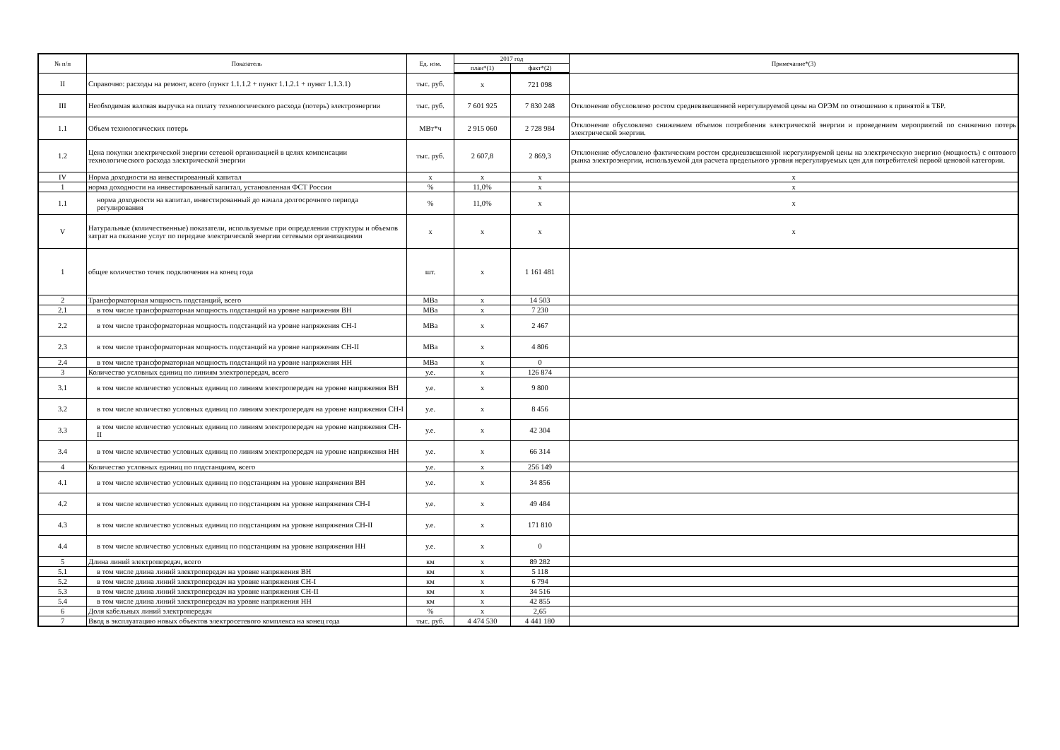| № п/п | Показатель | Ед. изм. | 2017 год | | Примечание*(3) |
| --- | --- | --- | --- | --- | --- |
| | | | план*(1) | факт*(2) | |
| II | Справочно: расходы на ремонт, всего (пункт 1.1.1.2 + пункт 1.1.2.1 + пункт 1.1.3.1) | тыс. руб. | x | 721 098 | |
| III | Необходимая валовая выручка на оплату технологического расхода (потерь) электроэнергии | тыс. руб. | 7 601 925 | 7 830 248 | Отклонение обусловлено ростом средневзвешенной нерегулируемой цены на ОРЭМ по отношению к принятой в ТБР. |
| 1.1 | Объем технологических потерь | МВт*ч | 2 915 060 | 2 728 984 | Отклонение обусловлено снижением объемов потребления электрической энергии и проведением мероприятий по снижению потерь электрической энергии. |
| 1.2 | Цена покупки электрической энергии сетевой организацией в целях компенсации технологического расхода электрической энергии | тыс. руб. | 2 607,8 | 2 869,3 | Отклонение обусловлено фактическим ростом средневзвешенной нерегулируемой цены на электрическую энергию (мощность) с оптового рынка электроэнергии, используемой для расчета предельного уровня нерегулируемых цен для потребителей первой ценовой категории. |
| IV | Норма доходности на инвестированный капитал | x | x | x | x |
| 1 | норма доходности на инвестированный капитал, установленная ФСТ России | % | 11,0% | x | x |
| 1.1 | норма доходности на капитал, инвестированный до начала долгосрочного периода регулирования | % | 11,0% | x | x |
| V | Натуральные (количественные) показатели, используемые при определении структуры и объемов затрат на оказание услуг по передаче электрической энергии сетевыми организациями | x | x | x | x |
| 1 | общее количество точек подключения на конец года | шт. | x | 1 161 481 | |
| 2 | Трансформаторная мощность подстанций, всего | МВа | x | 14 503 | |
| 2.1 | в том числе трансформаторная мощность подстанций на уровне напряжения ВН | МВа | x | 7 230 | |
| 2.2 | в том числе трансформаторная мощность подстанций на уровне напряжения СН-I | МВа | x | 2 467 | |
| 2.3 | в том числе трансформаторная мощность подстанций на уровне напряжения СН-II | МВа | x | 4 806 | |
| 2.4 | в том числе трансформаторная мощность подстанций на уровне напряжения НН | МВа | x | 0 | |
| 3 | Количество условных единиц по линиям электропередач, всего | у.е. | x | 126 874 | |
| 3.1 | в том числе количество условных единиц по линиям электропередач на уровне напряжения ВН | у.е. | x | 9 800 | |
| 3.2 | в том числе количество условных единиц по линиям электропередач на уровне напряжения СН-I | у.е. | x | 8 456 | |
| 3.3 | в том числе количество условных единиц по линиям электропередач на уровне напряжения СН-II | у.е. | x | 42 304 | |
| 3.4 | в том числе количество условных единиц по линиям электропередач на уровне напряжения НН | у.е. | x | 66 314 | |
| 4 | Количество условных единиц по подстанциям, всего | у.е. | x | 256 149 | |
| 4.1 | в том числе количество условных единиц по подстанциям на уровне напряжения ВН | у.е. | x | 34 856 | |
| 4.2 | в том числе количество условных единиц по подстанциям на уровне напряжения СН-I | у.е. | x | 49 484 | |
| 4.3 | в том числе количество условных единиц по подстанциям на уровне напряжения СН-II | у.е. | x | 171 810 | |
| 4.4 | в том числе количество условных единиц по подстанциям на уровне напряжения НН | у.е. | x | 0 | |
| 5 | Длина линий электропередач, всего | км | x | 89 282 | |
| 5.1 | в том числе длина линий электропередач на уровне напряжения ВН | км | x | 5 118 | |
| 5.2 | в том числе длина линий электропередач на уровне напряжения СН-I | км | x | 6 794 | |
| 5.3 | в том числе длина линий электропередач на уровне напряжения СН-II | км | x | 34 516 | |
| 5.4 | в том числе длина линий электропередач на уровне напряжения НН | км | x | 42 855 | |
| 6 | Доля кабельных линий электропередач | % | x | 2,65 | |
| 7 | Ввод в эксплуатацию новых объектов электросетевого комплекса на конец года | тыс. руб. | 4 474 530 | 4 441 180 | |